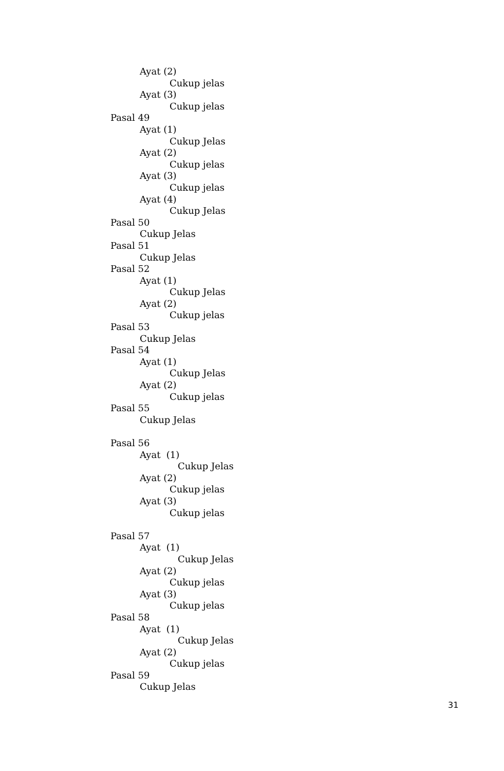Ayat (2)
Cukup jelas
Ayat (3)
Cukup jelas
Pasal 49
Ayat (1)
Cukup Jelas
Ayat (2)
Cukup jelas
Ayat (3)
Cukup jelas
Ayat (4)
Cukup Jelas
Pasal 50
Cukup Jelas
Pasal 51
Cukup Jelas
Pasal 52
Ayat (1)
Cukup Jelas
Ayat (2)
Cukup jelas
Pasal 53
Cukup Jelas
Pasal 54
Ayat (1)
Cukup Jelas
Ayat (2)
Cukup jelas
Pasal 55
Cukup Jelas
Pasal 56
Ayat (1)
Cukup Jelas
Ayat (2)
Cukup jelas
Ayat (3)
Cukup jelas
Pasal 57
Ayat (1)
Cukup Jelas
Ayat (2)
Cukup jelas
Ayat (3)
Cukup jelas
Pasal 58
Ayat (1)
Cukup Jelas
Ayat (2)
Cukup jelas
Pasal 59
Cukup Jelas
31